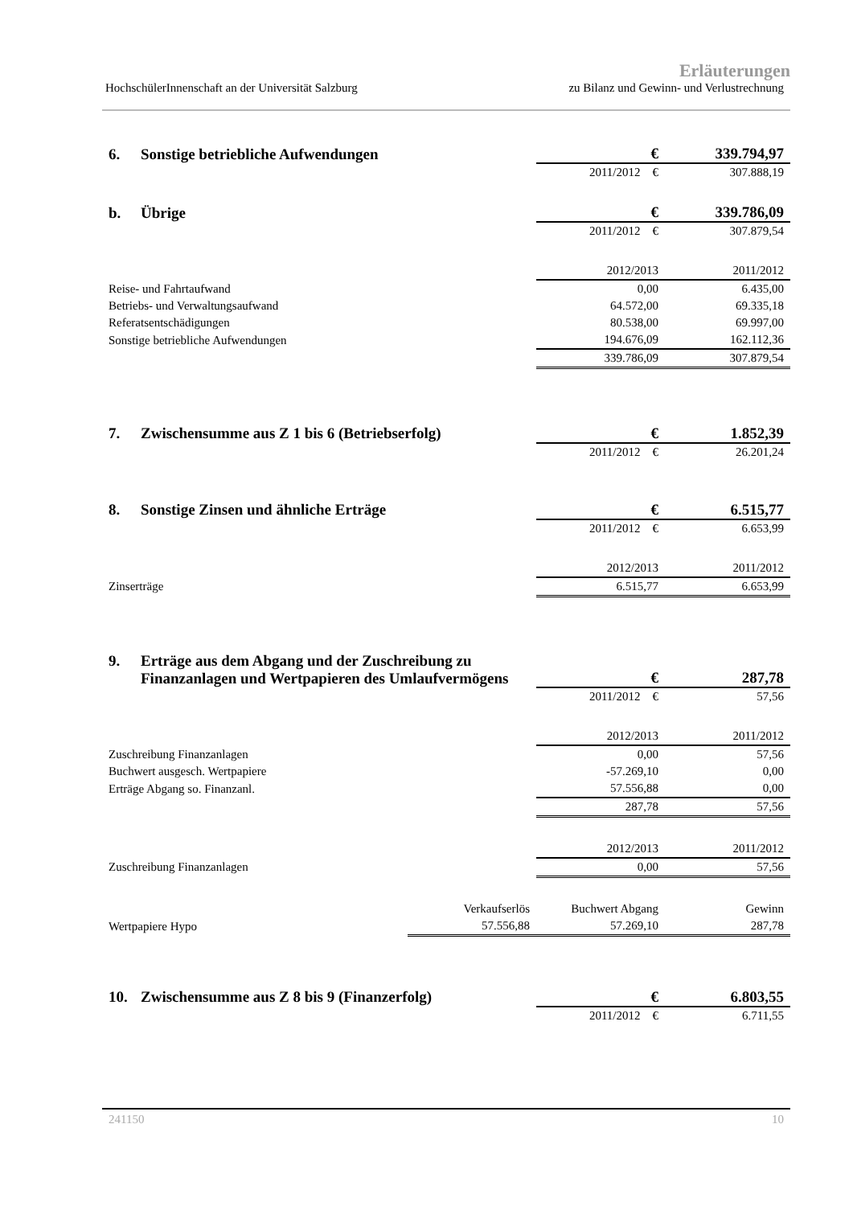Erläuterungen
HochschülerInnenschaft an der Universität Salzburg zu Bilanz und Gewinn- und Verlustrechnung
| 6. | Sonstige betriebliche Aufwendungen | | € | 339.794,97 |
| | | | 2011/2012 € | 307.888,19 |
| b. | Übrige | | € | 339.786,09 |
| | | | 2011/2012 € | 307.879,54 |
| | | | 2012/2013 | 2011/2012 |
| Reise- und Fahrtaufwand | | | 0,00 | 6.435,00 |
| Betriebs- und Verwaltungsaufwand | | | 64.572,00 | 69.335,18 |
| Referatsentschädigungen | | | 80.538,00 | 69.997,00 |
| Sonstige betriebliche Aufwendungen | | | 194.676,09 | 162.112,36 |
| | | | 339.786,09 | 307.879,54 |
| 7. | Zwischensumme aus Z 1 bis 6 (Betriebserfolg) | | € | 1.852,39 |
| | | | 2011/2012 € | 26.201,24 |
| 8. | Sonstige Zinsen und ähnliche Erträge | | € | 6.515,77 |
| | | | 2011/2012 € | 6.653,99 |
| | | | 2012/2013 | 2011/2012 |
| Zinserträge | | | 6.515,77 | 6.653,99 |
| 9. | Erträge aus dem Abgang und der Zuschreibung zu Finanzanlagen und Wertpapieren des Umlaufvermögens | | € | 287,78 |
| | | | 2011/2012 € | 57,56 |
| | | | 2012/2013 | 2011/2012 |
| Zuschreibung Finanzanlagen | | | 0,00 | 57,56 |
| Buchwert ausgesch. Wertpapiere | | | -57.269,10 | 0,00 |
| Erträge Abgang so. Finanzanl. | | | 57.556,88 | 0,00 |
| | | | 287,78 | 57,56 |
| | | | 2012/2013 | 2011/2012 |
| Zuschreibung Finanzanlagen | | | 0,00 | 57,56 |
| | | Verkaufserlös | Buchwert Abgang | Gewinn |
| Wertpapiere Hypo | | 57.556,88 | 57.269,10 | 287,78 |
| 10. | Zwischensumme aus Z 8 bis 9 (Finanzerfolg) | | € | 6.803,55 |
| | | | 2011/2012 € | 6.711,55 |
241150 10